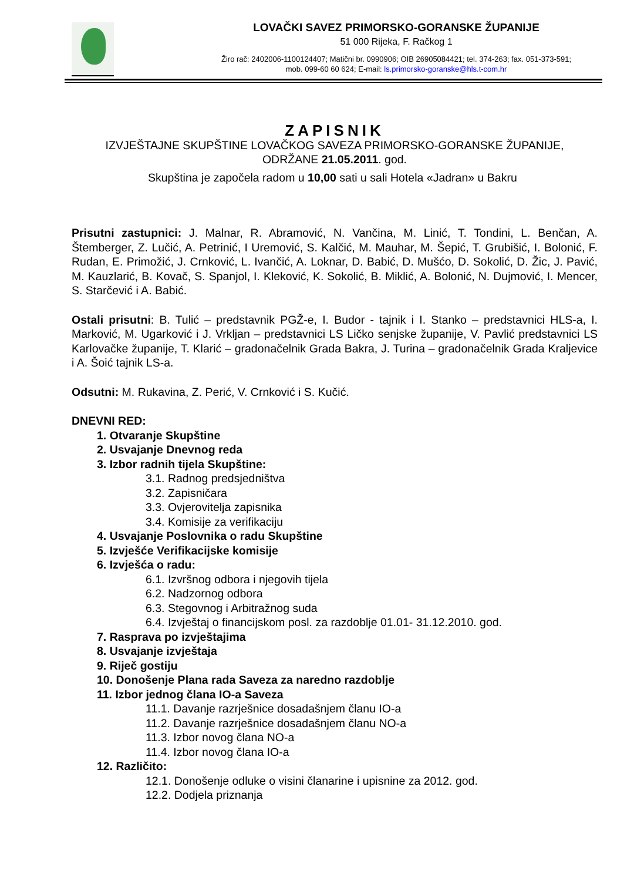LOVAČKI SAVEZ PRIMORSKO-GORANSKE ŽUPANIJE
51 000 Rijeka, F. Račkog 1
Žiro rač: 2402006-1100124407; Matični br. 0990906; OIB 26905084421; tel. 374-263; fax. 051-373-591;
mob. 099-60 60 624; E-mail: ls.primorsko-goranske@hls.t-com.hr
ZAPISNIK
IZVJEŠTAJNE SKUPŠTINE LOVAČKOG SAVEZA PRIMORSKO-GORANSKE ŽUPANIJE,
ODRŽANE 21.05.2011. god.
Skupština je započela radom u 10,00 sati u sali Hotela «Jadran» u Bakru
Prisutni zastupnici: J. Malnar, R. Abramović, N. Vančina, M. Linić, T. Tondini, L. Benčan, A. Štemberger, Z. Lučić, A. Petrinić, I Uremović, S. Kalčić, M. Mauhar, M. Šepić, T. Grubišić, I. Bolonić, F. Rudan, E. Primožić, J. Crnković, L. Ivančić, A. Loknar, D. Babić, D. Mušćo, D. Sokolić, D. Žic, J. Pavić, M. Kauzlarić, B. Kovač, S. Spanjol, I. Kleković, K. Sokolić, B. Miklić, A. Bolonić, N. Dujmović, I. Mencer, S. Starčević i A. Babić.
Ostali prisutni: B. Tulić – predstavnik PGŽ-e, I. Budor - tajnik i I. Stanko – predstavnici HLS-a, I. Marković, M. Ugarković i J. Vrkljan – predstavnici LS Ličko senjske županije, V. Pavlić predstavnici LS Karlovačke županije, T. Klarić – gradonačelnik Grada Bakra, J. Turina – gradonačelnik Grada Kraljevice i A. Šoić tajnik LS-a.
Odsutni: M. Rukavina, Z. Perić, V. Crnković i S. Kučić.
DNEVNI RED:
1. Otvaranje Skupštine
2. Usvajanje Dnevnog reda
3. Izbor radnih tijela Skupštine:
3.1. Radnog predsjedništva
3.2. Zapisničara
3.3. Ovjerovitelja zapisnika
3.4. Komisije za verifikaciju
4. Usvajanje Poslovnika o radu Skupštine
5. Izvješće Verifikacijske komisije
6. Izvješća o radu:
6.1. Izvršnog odbora i njegovih tijela
6.2. Nadzornog odbora
6.3. Stegovnog i Arbitražnog suda
6.4. Izvještaj o financijskom posl. za razdoblje 01.01- 31.12.2010. god.
7. Rasprava po izvještajima
8. Usvajanje izvještaja
9. Riječ gostiju
10. Donošenje Plana rada Saveza za naredno razdoblje
11. Izbor jednog člana IO-a Saveza
11.1. Davanje razrješnice dosadašnjem članu IO-a
11.2. Davanje razrješnice dosadašnjem članu NO-a
11.3. Izbor novog člana NO-a
11.4. Izbor novog člana IO-a
12. Različito:
12.1. Donošenje odluke o visini članarine i upisnine za 2012. god.
12.2. Dodjela priznanja